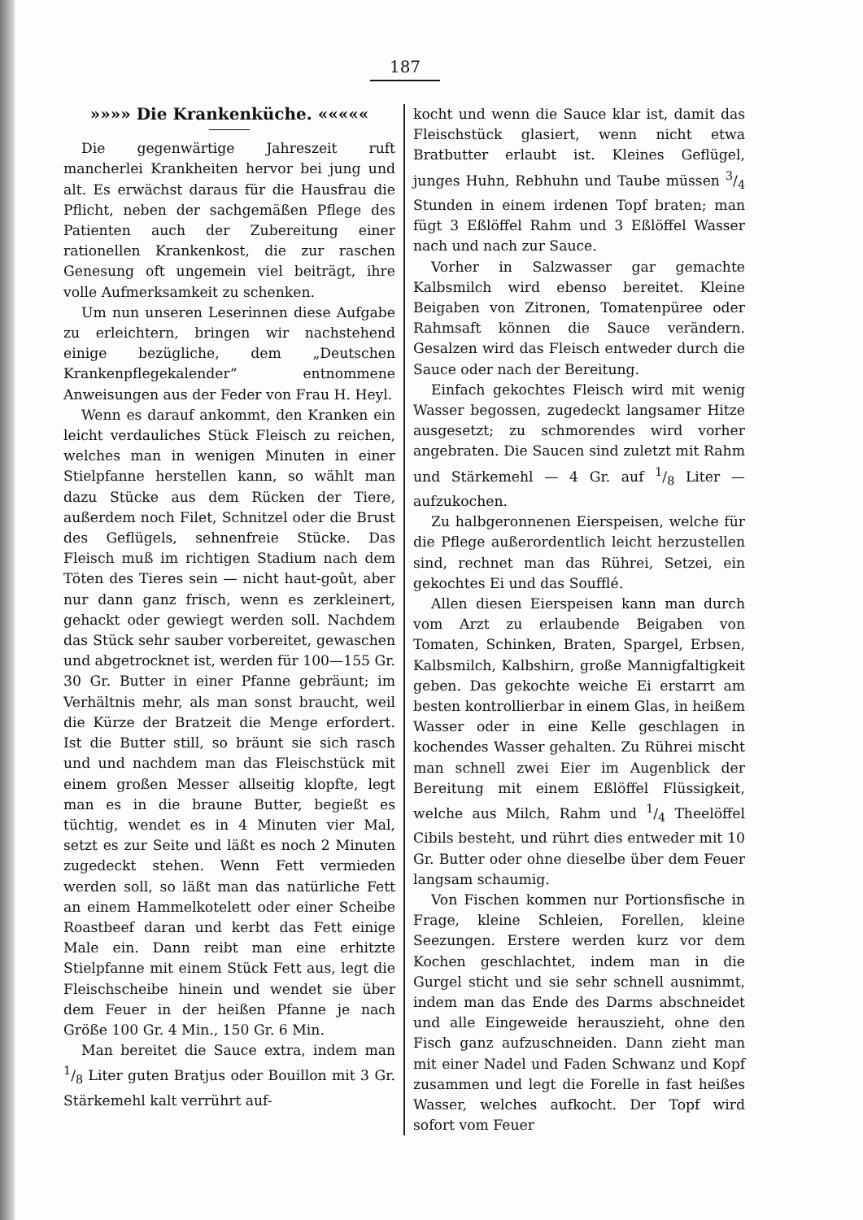187
»»»» Die Krankenküche. «««««
Die gegenwärtige Jahreszeit ruft mancherlei Krankheiten hervor bei jung und alt. Es erwächst daraus für die Hausfrau die Pflicht, neben der sachgemäßen Pflege des Patienten auch der Zubereitung einer rationellen Krankenkost, die zur raschen Genesung oft ungemein viel beiträgt, ihre volle Aufmerksamkeit zu schenken.
Um nun unseren Leserinnen diese Aufgabe zu erleichtern, bringen wir nachstehend einige bezügliche, dem „Deutschen Krankenpflegekalender“ entnommene Anweisungen aus der Feder von Frau H. Heyl.
Wenn es darauf ankommt, den Kranken ein leicht verdauliches Stück Fleisch zu reichen, welches man in wenigen Minuten in einer Stielpfanne herstellen kann, so wählt man dazu Stücke aus dem Rücken der Tiere, außerdem noch Filet, Schnitzel oder die Brust des Geflügels, sehnenfreie Stücke. Das Fleisch muß im richtigen Stadium nach dem Töten des Tieres sein — nicht haut-goût, aber nur dann ganz frisch, wenn es zerkleinert, gehackt oder gewiegt werden soll. Nachdem das Stück sehr sauber vorbereitet, gewaschen und abgetrocknet ist, werden für 100—155 Gr. 30 Gr. Butter in einer Pfanne gebräunt; im Verhältnis mehr, als man sonst braucht, weil die Kürze der Bratzeit die Menge erfordert. Ist die Butter still, so bräunt sie sich rasch und und nachdem man das Fleischstück mit einem großen Messer allseitig klopfte, legt man es in die braune Butter, begießt es tüchtig, wendet es in 4 Minuten vier Mal, setzt es zur Seite und läßt es noch 2 Minuten zugedeckt stehen. Wenn Fett vermieden werden soll, so läßt man das natürliche Fett an einem Hammelkotelett oder einer Scheibe Roastbeef daran und kerbt das Fett einige Male ein. Dann reibt man eine erhitzte Stielpfanne mit einem Stück Fett aus, legt die Fleischscheibe hinein und wendet sie über dem Feuer in der heißen Pfanne je nach Größe 100 Gr. 4 Min., 150 Gr. 6 Min.
Man bereitet die Sauce extra, indem man 1/8 Liter guten Bratjus oder Bouillon mit 3 Gr. Stärkemehl kalt verrührt auf-
kocht und wenn die Sauce klar ist, damit das Fleischstück glasiert, wenn nicht etwa Bratbutter erlaubt ist. Kleines Geflügel, junges Huhn, Rebhuhn und Taube müssen 3/4 Stunden in einem irdenen Topf braten; man fügt 3 Eßlöffel Rahm und 3 Eßlöffel Wasser nach und nach zur Sauce.
Vorher in Salzwasser gar gemachte Kalbsmilch wird ebenso bereitet. Kleine Beigaben von Zitronen, Tomatenpüree oder Rahmsaft können die Sauce verändern. Gesalzen wird das Fleisch entweder durch die Sauce oder nach der Bereitung.
Einfach gekochtes Fleisch wird mit wenig Wasser begossen, zugedeckt langsamer Hitze ausgesetzt; zu schmorendes wird vorher angebraten. Die Saucen sind zuletzt mit Rahm und Stärkemehl — 4 Gr. auf 1/8 Liter — aufzukochen.
Zu halbgeronnenen Eierspeisen, welche für die Pflege außerordentlich leicht herzustellen sind, rechnet man das Rührei, Setzei, ein gekochtes Ei und das Soufflé.
Allen diesen Eierspeisen kann man durch vom Arzt zu erlaubende Beigaben von Tomaten, Schinken, Braten, Spargel, Erbsen, Kalbsmilch, Kalbshirn, große Mannigfaltigkeit geben. Das gekochte weiche Ei erstarrt am besten kontrollierbar in einem Glas, in heißem Wasser oder in eine Kelle geschlagen in kochendes Wasser gehalten. Zu Rührei mischt man schnell zwei Eier im Augenblick der Bereitung mit einem Eßlöffel Flüssigkeit, welche aus Milch, Rahm und 1/4 Theelöffel Cibils besteht, und rührt dies entweder mit 10 Gr. Butter oder ohne dieselbe über dem Feuer langsam schaumig.
Von Fischen kommen nur Portionsfische in Frage, kleine Schleien, Forellen, kleine Seezungen. Erstere werden kurz vor dem Kochen geschlachtet, indem man in die Gurgel sticht und sie sehr schnell ausnimmt, indem man das Ende des Darms abschneidet und alle Eingeweide herauszieht, ohne den Fisch ganz aufzuschneiden. Dann zieht man mit einer Nadel und Faden Schwanz und Kopf zusammen und legt die Forelle in fast heißes Wasser, welches aufkocht. Der Topf wird sofort vom Feuer